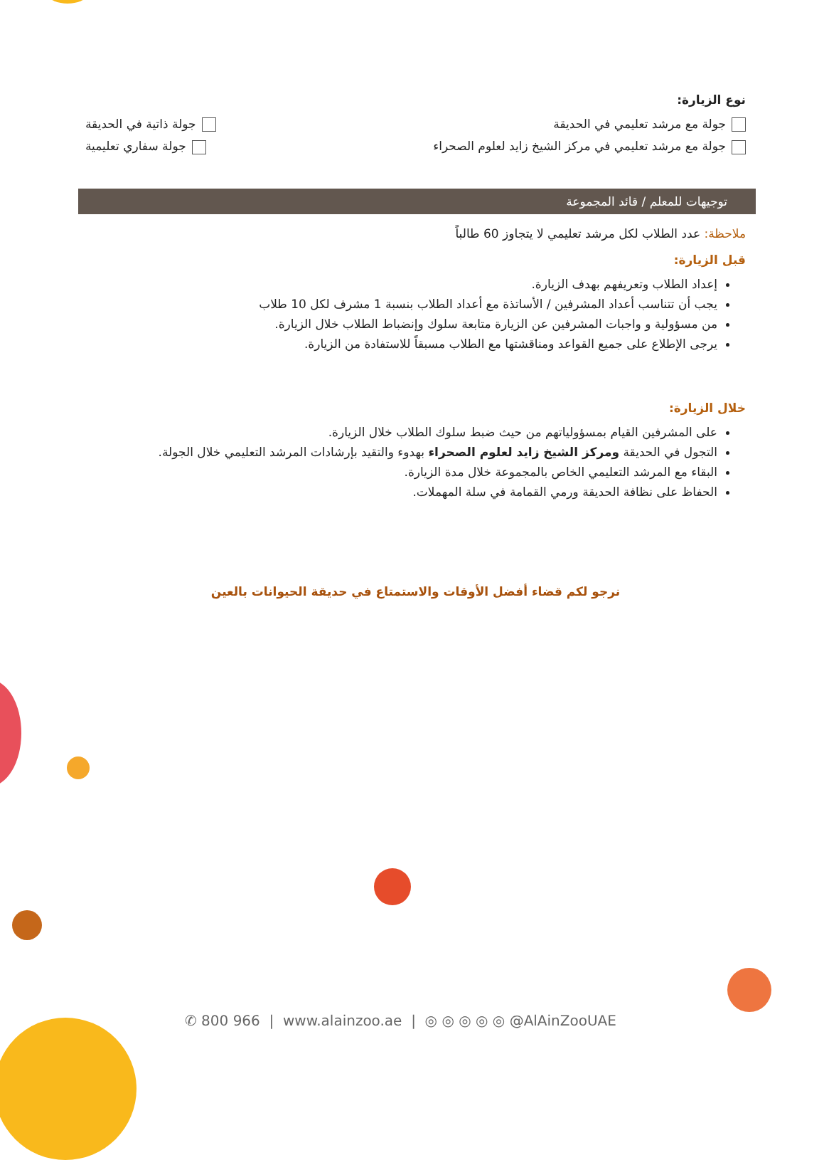نوع الزيارة:
جولة مع مرشد تعليمي في الحديقة جولة ذاتية في الحديقة
جولة مع مرشد تعليمي في مركز الشيخ زايد لعلوم الصحراء جولة سفاري تعليمية
توجيهات للمعلم / قائد المجموعة
ملاحظة: عدد الطلاب لكل مرشد تعليمي لا يتجاوز 60 طالباً
قبل الزيارة:
إعداد الطلاب وتعريفهم بهدف الزيارة.
يجب أن تتناسب أعداد المشرفين / الأساتذة مع أعداد الطلاب بنسبة 1 مشرف لكل 10 طلاب
من مسؤولية و واجبات المشرفين عن الزيارة متابعة سلوك وإنضباط الطلاب خلال الزيارة.
يرجى الإطلاع على جميع القواعد ومناقشتها مع الطلاب مسبقاً للاستفادة من الزيارة.
خلال الزيارة:
على المشرفين القيام بمسؤولياتهم من حيث ضبط سلوك الطلاب خلال الزيارة.
التجول في الحديقة ومركز الشيخ زايد لعلوم الصحراء بهدوء والتقيد بإرشادات المرشد التعليمي خلال الجولة.
البقاء مع المرشد التعليمي الخاص بالمجموعة خلال مدة الزيارة.
الحفاظ على نظافة الحديقة ورمي القمامة في سلة المهملات.
نرجو لكم قضاء أفضل الأوقات والاستمتاع في حديقة الحيوانات بالعين
✆ 800 966 | www.alainzoo.ae | ◎ ◎ ◎ ◎ ◎ @AlAinZooUAE